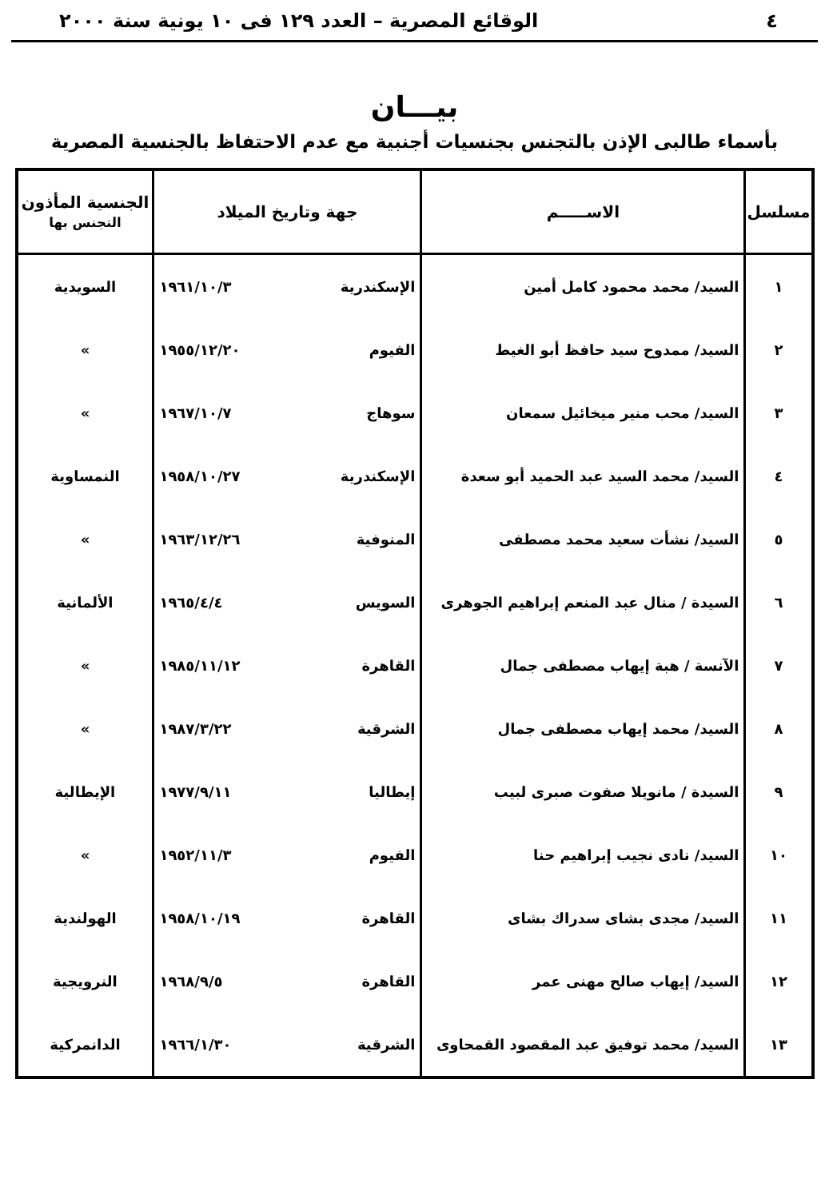٤ الوقائع المصرية – العدد ١٢٩ فى ١٠ يونية سنة ٢٠٠٠
بيـــان
بأسماء طالبى الإذن بالتجنس بجنسيات أجنبية مع عدم الاحتفاظ بالجنسية المصرية
| مسلسل | الاســـــم | جهة وتاريخ الميلاد | الجنسية المأذون التجنس بها |
| --- | --- | --- | --- |
| ١ | السيد/ محمد محمود كامل أمين | الإسكندرية ١٩٦١/١٠/٣ | السويدية |
| ٢ | السيد/ ممدوح سيد حافظ أبو الغيط | الفيوم ١٩٥٥/١٢/٢٠ | » |
| ٣ | السيد/ محب منير ميخائيل سمعان | سوهاج ١٩٦٧/١٠/٧ | » |
| ٤ | السيد/ محمد السيد عبد الحميد أبو سعدة | الإسكندرية ١٩٥٨/١٠/٢٧ | النمساوية |
| ٥ | السيد/ نشأت سعيد محمد مصطفى | المنوفية ١٩٦٣/١٢/٢٦ | » |
| ٦ | السيدة / منال عبد المنعم إبراهيم الجوهرى | السويس ١٩٦٥/٤/٤ | الألمانية |
| ٧ | الآنسة / هبة إيهاب مصطفى جمال | القاهرة ١٩٨٥/١١/١٢ | » |
| ٨ | السيد/ محمد إيهاب مصطفى جمال | الشرقية ١٩٨٧/٣/٢٢ | » |
| ٩ | السيدة / مانويلا صفوت صبرى لبيب | إيطاليا ١٩٧٧/٩/١١ | الإيطالية |
| ١٠ | السيد/ نادى نجيب إبراهيم حنا | الفيوم ١٩٥٢/١١/٣ | » |
| ١١ | السيد/ مجدى بشاى سدراك بشاى | القاهرة ١٩٥٨/١٠/١٩ | الهولندية |
| ١٢ | السيد/ إيهاب صالح مهنى عمر | القاهرة ١٩٦٨/٩/٥ | النرويجية |
| ١٣ | السيد/ محمد توفيق عبد المقصود القمحاوى | الشرقية ١٩٦٦/١/٣٠ | الدانمركية |